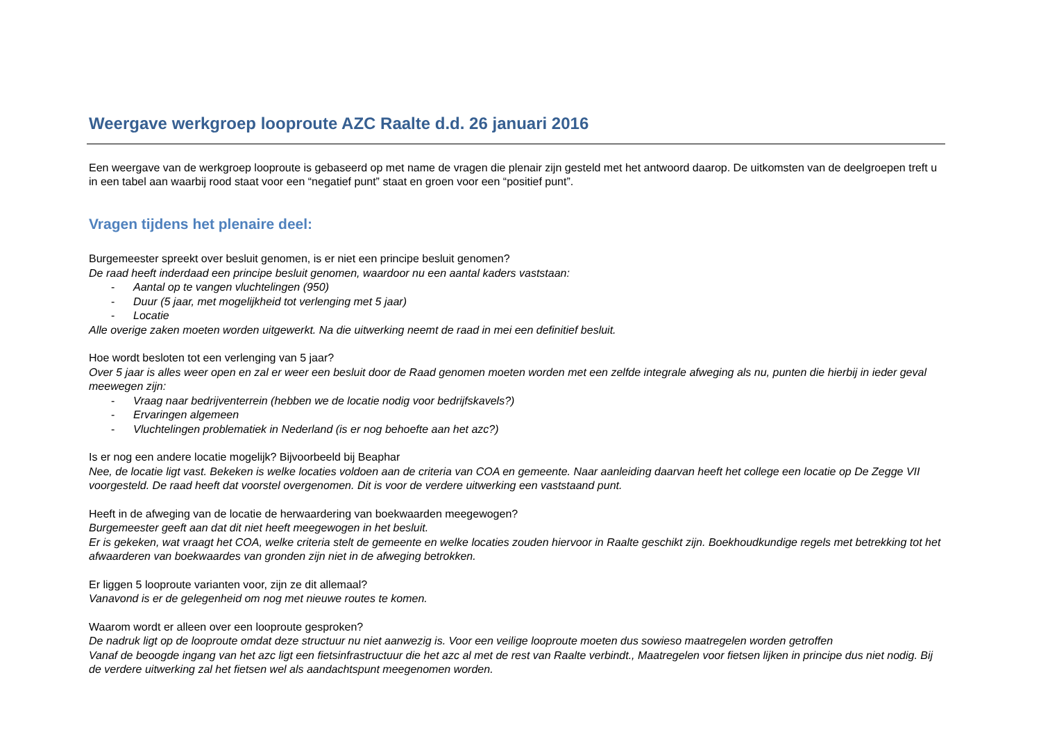Weergave werkgroep looproute AZC Raalte d.d. 26 januari 2016
Een weergave van de werkgroep looproute is gebaseerd op met name de vragen die plenair zijn gesteld met het antwoord daarop. De uitkomsten van de deelgroepen treft u in een tabel aan waarbij rood staat voor een “negatief punt” staat en groen voor een “positief punt”.
Vragen tijdens het plenaire deel:
Burgemeester spreekt over besluit genomen, is er niet een principe besluit genomen?
De raad heeft inderdaad een principe besluit genomen, waardoor nu een aantal kaders vaststaan:
- Aantal op te vangen vluchtelingen (950)
- Duur (5 jaar, met mogelijkheid tot verlenging met 5 jaar)
- Locatie
Alle overige zaken moeten worden uitgewerkt. Na die uitwerking neemt de raad in mei een definitief besluit.
Hoe wordt besloten tot een verlenging van 5 jaar?
Over 5 jaar is alles weer open en zal er weer een besluit door de Raad genomen moeten worden met een zelfde integrale afweging als nu, punten die hierbij in ieder geval meewegen zijn:
- Vraag naar bedrijventerrein (hebben we de locatie nodig voor bedrijfskavels?)
- Ervaringen algemeen
- Vluchtelingen problematiek in Nederland (is er nog behoefte aan het azc?)
Is er nog een andere locatie mogelijk? Bijvoorbeeld bij Beaphar
Nee, de locatie ligt vast. Bekeken is welke locaties voldoen aan de criteria van COA en gemeente. Naar aanleiding daarvan heeft het college een locatie op De Zegge VII voorgesteld. De raad heeft dat voorstel overgenomen. Dit is voor de verdere uitwerking een vaststaand punt.
Heeft in de afweging van de locatie de herwaardering van boekwaarden meegewogen?
Burgemeester geeft aan dat dit niet heeft meegewogen in het besluit.
Er is gekeken, wat vraagt het COA, welke criteria stelt de gemeente en welke locaties zouden hiervoor in Raalte geschikt zijn. Boekhoudkundige regels met betrekking tot het afwaarderen van boekwaardes van gronden zijn niet in de afweging betrokken.
Er liggen 5 looproute varianten voor, zijn ze dit allemaal?
Vanavond is er de gelegenheid om nog met nieuwe routes te komen.
Waarom wordt er alleen over een looproute gesproken?
De nadruk ligt op de looproute omdat deze structuur nu niet aanwezig is. Voor een veilige looproute moeten dus sowieso maatregelen worden getroffen
Vanaf de beoogde ingang van het azc ligt een fietsinfrastructuur die het azc al met de rest van Raalte verbindt., Maatregelen voor fietsen lijken in principe dus niet nodig. Bij de verdere uitwerking zal het fietsen wel als aandachtspunt meegenomen worden.